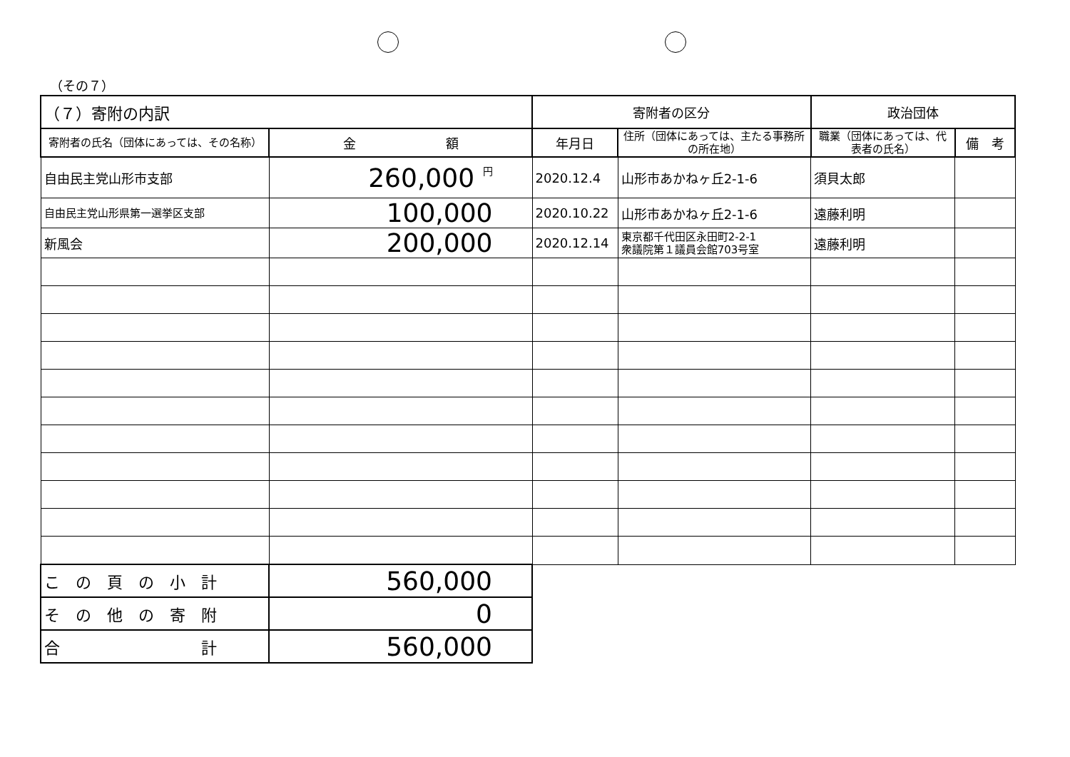（その７）
| （７）寄附の内訳 | | 寄附者の区分 | | 政治団体 | |
| --- | --- | --- | --- | --- | --- |
| 寄附者の氏名（団体にあっては、その名称） | 金 額 | 年月日 | 住所（団体にあっては、主たる事務所の所在地） | 職業（団体にあっては、代表者の氏名） | 備 考 |
| 自由民主党山形市支部 | 260,000 円 | 2020.12.4 | 山形市あかねヶ丘2-1-6 | 須貝太郎 | |
| 自由民主党山形県第一選挙区支部 | 100,000 | 2020.10.22 | 山形市あかねヶ丘2-1-6 | 遠藤利明 | |
| 新風会 | 200,000 | 2020.12.14 | 東京都千代田区永田町2-2-1 衆議院第１議員会館703号室 | 遠藤利明 | |
| こ の 頁 の 小 計 | 560,000 | | | | |
| そ の 他 の 寄 附 | 0 | | | | |
| 合 計 | 560,000 | | | | |